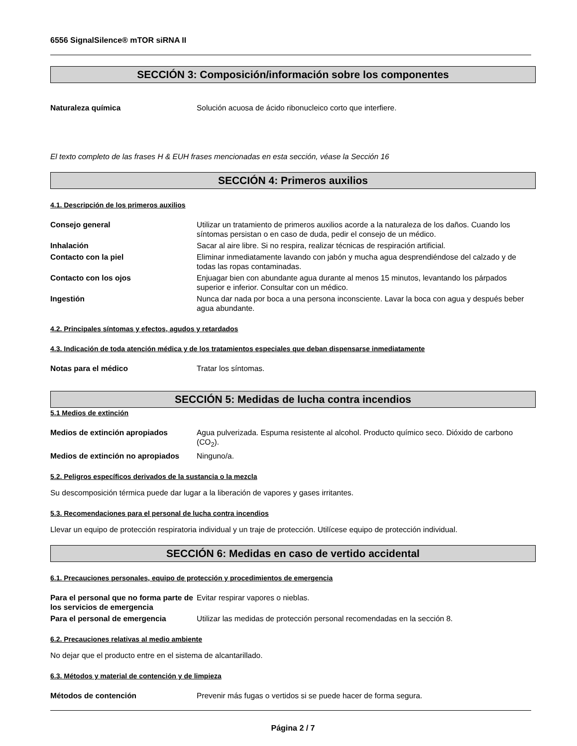6556 SignalSilence® mTOR siRNA II
SECCIÓN 3: Composición/información sobre los componentes
Naturaleza química Solución acuosa de ácido ribonucleico corto que interfiere.
El texto completo de las frases H & EUH frases mencionadas en esta sección, véase la Sección 16
SECCIÓN 4: Primeros auxilios
4.1. Descripción de los primeros auxilios
Consejo general Utilizar un tratamiento de primeros auxilios acorde a la naturaleza de los daños. Cuando los síntomas persistan o en caso de duda, pedir el consejo de un médico.
Inhalación Sacar al aire libre. Si no respira, realizar técnicas de respiración artificial.
Contacto con la piel Eliminar inmediatamente lavando con jabón y mucha agua desprendiéndose del calzado y de todas las ropas contaminadas.
Contacto con los ojos Enjuagar bien con abundante agua durante al menos 15 minutos, levantando los párpados superior e inferior. Consultar con un médico.
Ingestión Nunca dar nada por boca a una persona inconsciente. Lavar la boca con agua y después beber agua abundante.
4.2. Principales síntomas y efectos, agudos y retardados
4.3. Indicación de toda atención médica y de los tratamientos especiales que deban dispensarse inmediatamente
Notas para el médico Tratar los síntomas.
SECCIÓN 5: Medidas de lucha contra incendios
5.1 Medios de extinción
Medios de extinción apropiados Agua pulverizada. Espuma resistente al alcohol. Producto químico seco. Dióxido de carbono (CO<sub>2</sub>).
Medios de extinción no apropiados
Ninguno/a.
5.2. Peligros específicos derivados de la sustancia o la mezcla
Su descomposición térmica puede dar lugar a la liberación de vapores y gases irritantes.
5.3. Recomendaciones para el personal de lucha contra incendios
Llevar un equipo de protección respiratoria individual y un traje de protección. Utilícese equipo de protección individual.
SECCIÓN 6: Medidas en caso de vertido accidental
6.1. Precauciones personales, equipo de protección y procedimientos de emergencia
Para el personal que no forma parte de los servicios de emergencia
Evitar respirar vapores o nieblas.
Para el personal de emergencia Utilizar las medidas de protección personal recomendadas en la sección 8.
6.2. Precauciones relativas al medio ambiente
No dejar que el producto entre en el sistema de alcantarillado.
6.3. Métodos y material de contención y de limpieza
Métodos de contención Prevenir más fugas o vertidos si se puede hacer de forma segura.
Página 2 / 7